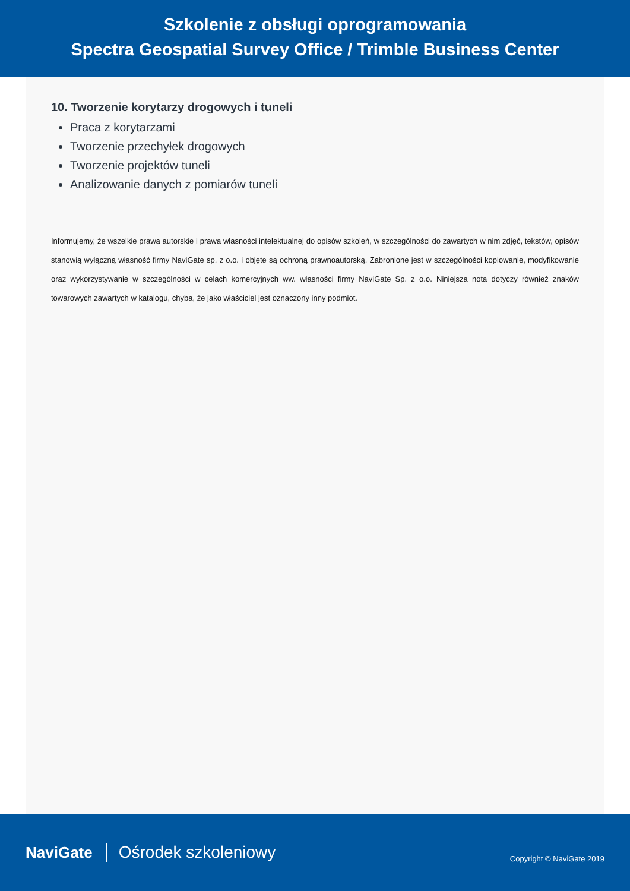Szkolenie z obsługi oprogramowania
Spectra Geospatial Survey Office / Trimble Business Center
10. Tworzenie korytarzy drogowych i tuneli
Praca z korytarzami
Tworzenie przechyłek drogowych
Tworzenie projektów tuneli
Analizowanie danych z pomiarów tuneli
Informujemy, że wszelkie prawa autorskie i prawa własności intelektualnej do opisów szkoleń, w szczególności do zawartych w nim zdjęć, tekstów, opisów stanowią wyłączną własność firmy NaviGate sp. z o.o. i objęte są ochroną prawnoautorską. Zabronione jest w szczególności kopiowanie, modyfikowanie oraz wykorzystywanie w szczególności w celach komercyjnych ww. własności firmy NaviGate Sp. z o.o. Niniejsza nota dotyczy również znaków towarowych zawartych w katalogu, chyba, że jako właściciel jest oznaczony inny podmiot.
NaviGate Ośrodek szkoleniowy
Copyright © NaviGate 2019